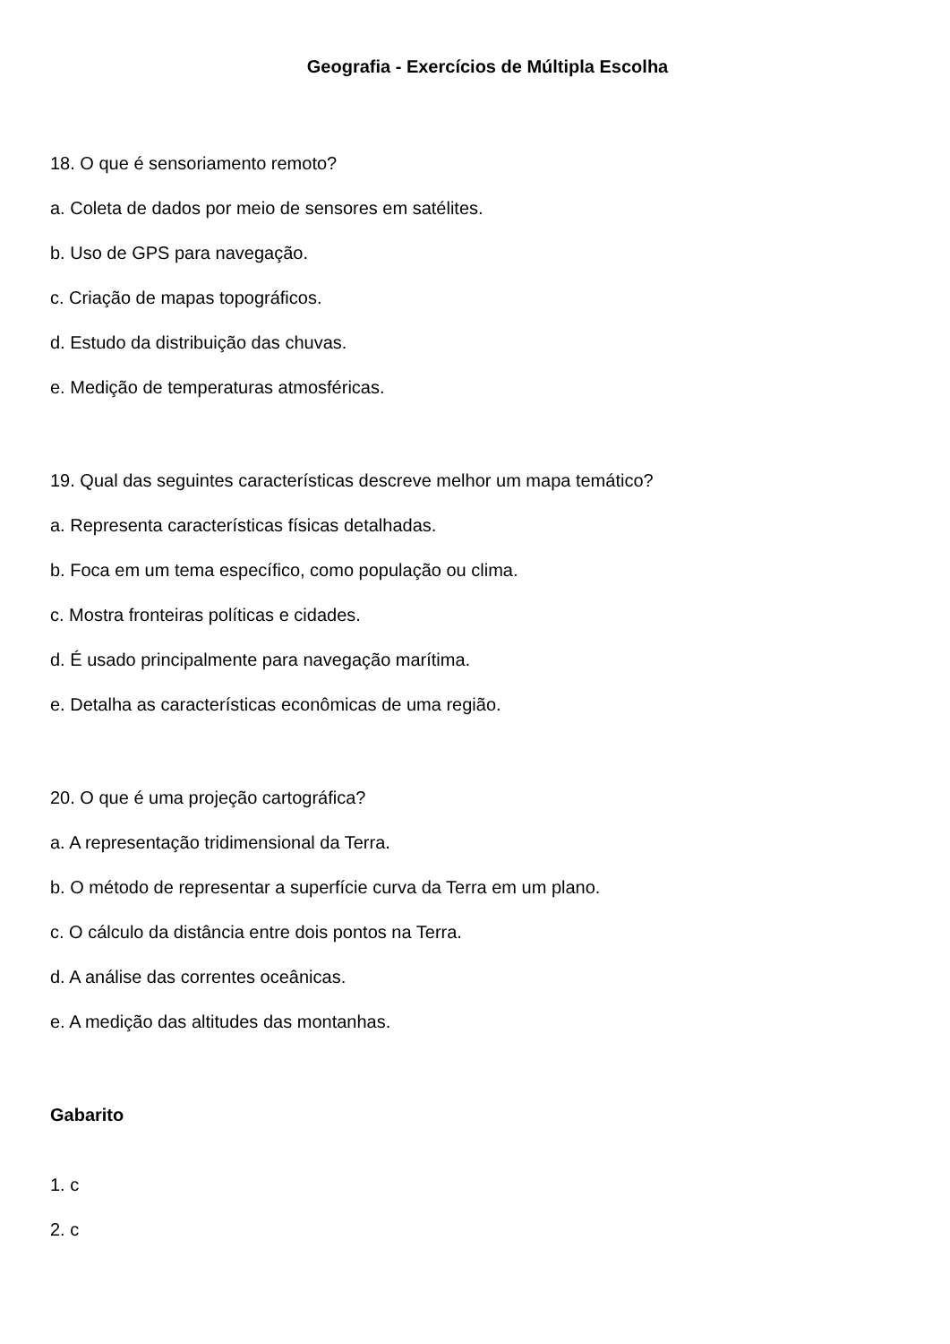Geografia - Exercícios de Múltipla Escolha
18. O que é sensoriamento remoto?
a. Coleta de dados por meio de sensores em satélites.
b. Uso de GPS para navegação.
c. Criação de mapas topográficos.
d. Estudo da distribuição das chuvas.
e. Medição de temperaturas atmosféricas.
19. Qual das seguintes características descreve melhor um mapa temático?
a. Representa características físicas detalhadas.
b. Foca em um tema específico, como população ou clima.
c. Mostra fronteiras políticas e cidades.
d. É usado principalmente para navegação marítima.
e. Detalha as características econômicas de uma região.
20. O que é uma projeção cartográfica?
a. A representação tridimensional da Terra.
b. O método de representar a superfície curva da Terra em um plano.
c. O cálculo da distância entre dois pontos na Terra.
d. A análise das correntes oceânicas.
e. A medição das altitudes das montanhas.
Gabarito
1. c
2. c